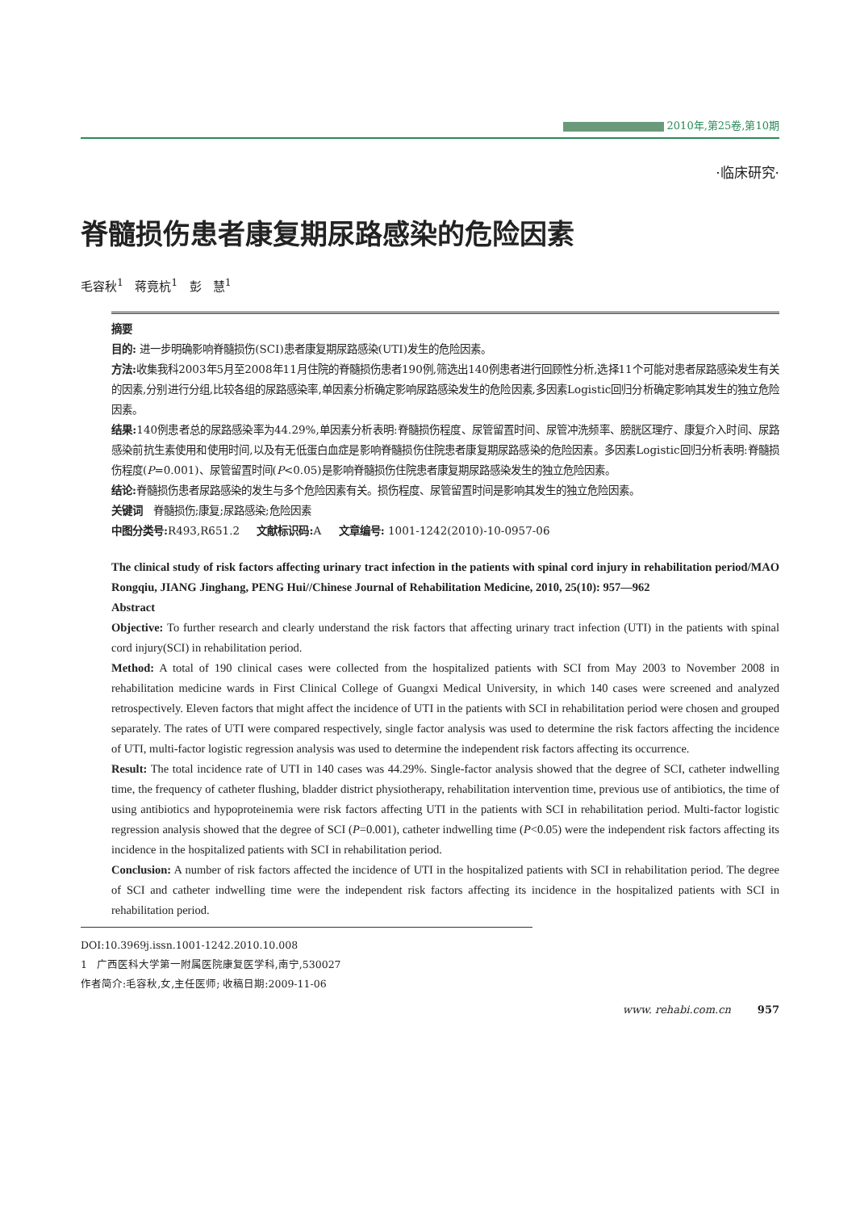2010年,第25卷,第10期
·临床研究·
脊髓损伤患者康复期尿路感染的危险因素
毛容秋<sup>1</sup> 蒋竟杭<sup>1</sup> 彭 慧<sup>1</sup>
摘要
目的: 进一步明确影响脊髓损伤(SCI)患者康复期尿路感染(UTI)发生的危险因素。
方法: 收集我科2003年5月至2008年11月住院的脊髓损伤患者190例,筛选出140例患者进行回顾性分析,选择11个可能对患者尿路感染发生有关的因素,分别进行分组,比较各组的尿路感染率,单因素分析确定影响尿路感染发生的危险因素,多因素Logistic回归分析确定影响其发生的独立危险因素。
结果: 140例患者总的尿路感染率为44.29%,单因素分析表明:脊髓损伤程度、尿管留置时间、尿管冲洗频率、膀胱区理疗、康复介入时间、尿路感染前抗生素使用和使用时间,以及有无低蛋白血症是影响脊髓损伤住院患者康复期尿路感染的危险因素。多因素Logistic回归分析表明:脊髓损伤程度(P=0.001)、尿管留置时间(P<0.05)是影响脊髓损伤住院患者康复期尿路感染发生的独立危险因素。
结论: 脊髓损伤患者尿路感染的发生与多个危险因素有关。损伤程度、尿管留置时间是影响其发生的独立危险因素。
关键词 脊髓损伤;康复;尿路感染;危险因素
中图分类号: R493,R651.2 文献标识码: A 文章编号: 1001-1242(2010)-10-0957-06
The clinical study of risk factors affecting urinary tract infection in the patients with spinal cord injury in rehabilitation period/MAO Rongqiu, JIANG Jinghang, PENG Hui//Chinese Journal of Rehabilitation Medicine, 2010, 25(10): 957—962
Abstract
Objective: To further research and clearly understand the risk factors that affecting urinary tract infection (UTI) in the patients with spinal cord injury(SCI) in rehabilitation period.
Method: A total of 190 clinical cases were collected from the hospitalized patients with SCI from May 2003 to November 2008 in rehabilitation medicine wards in First Clinical College of Guangxi Medical University, in which 140 cases were screened and analyzed retrospectively. Eleven factors that might affect the incidence of UTI in the patients with SCI in rehabilitation period were chosen and grouped separately. The rates of UTI were compared respectively, single factor analysis was used to determine the risk factors affecting the incidence of UTI, multi-factor logistic regression analysis was used to determine the independent risk factors affecting its occurrence.
Result: The total incidence rate of UTI in 140 cases was 44.29%. Single-factor analysis showed that the degree of SCI, catheter indwelling time, the frequency of catheter flushing, bladder district physiotherapy, rehabilitation intervention time, previous use of antibiotics, the time of using antibiotics and hypoproteinemia were risk factors affecting UTI in the patients with SCI in rehabilitation period. Multi-factor logistic regression analysis showed that the degree of SCI (P=0.001), catheter indwelling time (P<0.05) were the independent risk factors affecting its incidence in the hospitalized patients with SCI in rehabilitation period.
Conclusion: A number of risk factors affected the incidence of UTI in the hospitalized patients with SCI in rehabilitation period. The degree of SCI and catheter indwelling time were the independent risk factors affecting its incidence in the hospitalized patients with SCI in rehabilitation period.
DOI:10.3969j.issn.1001-1242.2010.10.008
1 广西医科大学第一附属医院康复医学科,南宁,530027
作者简介:毛容秋,女,主任医师; 收稿日期:2009-11-06
www. rehabi.com.cn 957